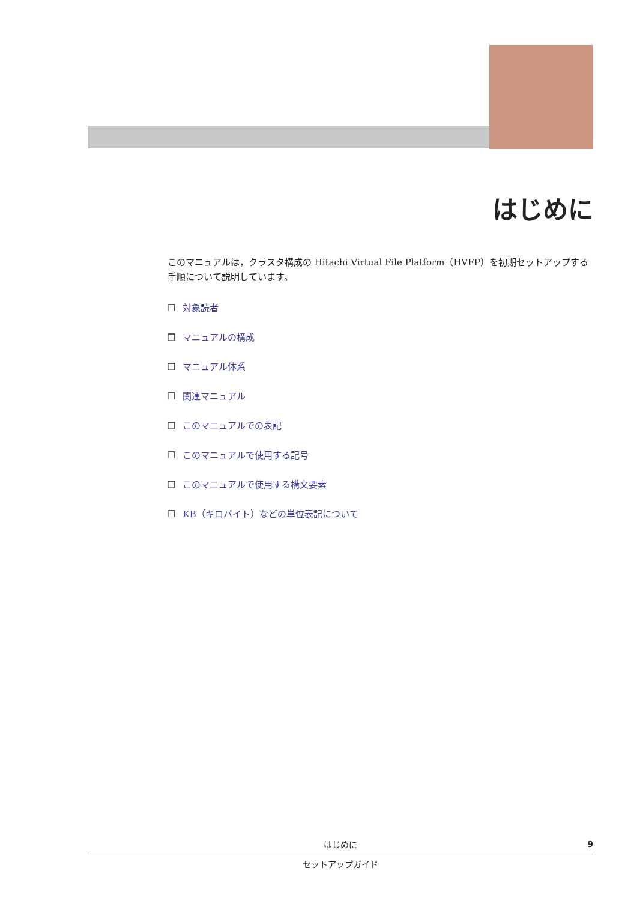はじめに
このマニュアルは，クラスタ構成の Hitachi Virtual File Platform（HVFP）を初期セットアップする手順について説明しています。
❒ 対象読者
❒ マニュアルの構成
❒ マニュアル体系
❒ 関連マニュアル
❒ このマニュアルでの表記
❒ このマニュアルで使用する記号
❒ このマニュアルで使用する構文要素
❒ KB（キロバイト）などの単位表記について
はじめに
9
セットアップガイド